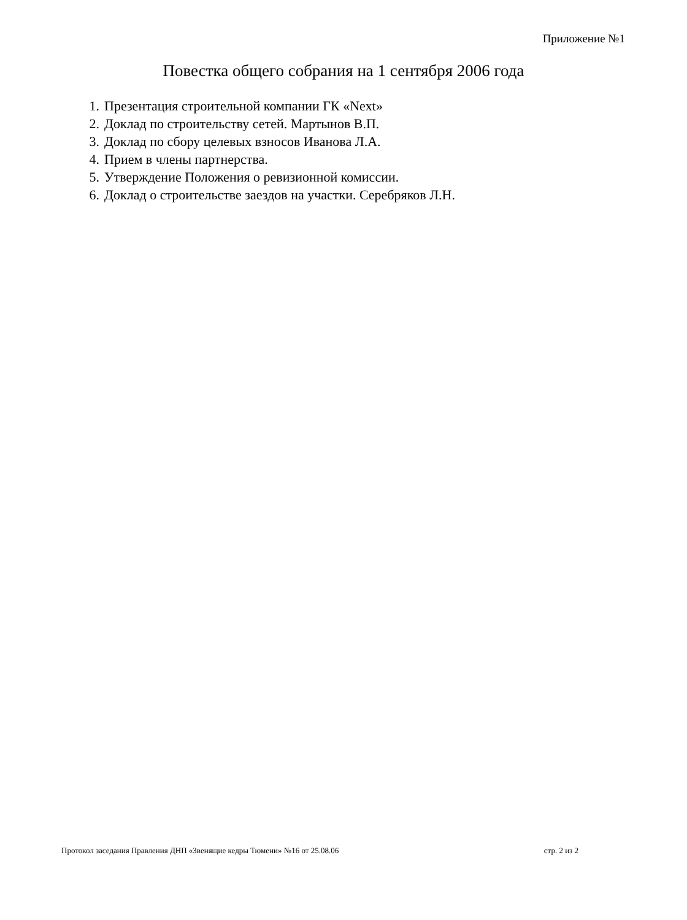Приложение №1
Повестка общего собрания на 1 сентября 2006 года
1. Презентация строительной компании ГК «Next»
2. Доклад по строительству сетей. Мартынов В.П.
3. Доклад по сбору целевых взносов Иванова Л.А.
4. Прием в члены партнерства.
5. Утверждение Положения о ревизионной комиссии.
6. Доклад о строительстве заездов на участки. Серебряков Л.Н.
Протокол заседания Правления ДНП «Звенящие кедры Тюмени» №16 от 25.08.06 стр. 2 из 2